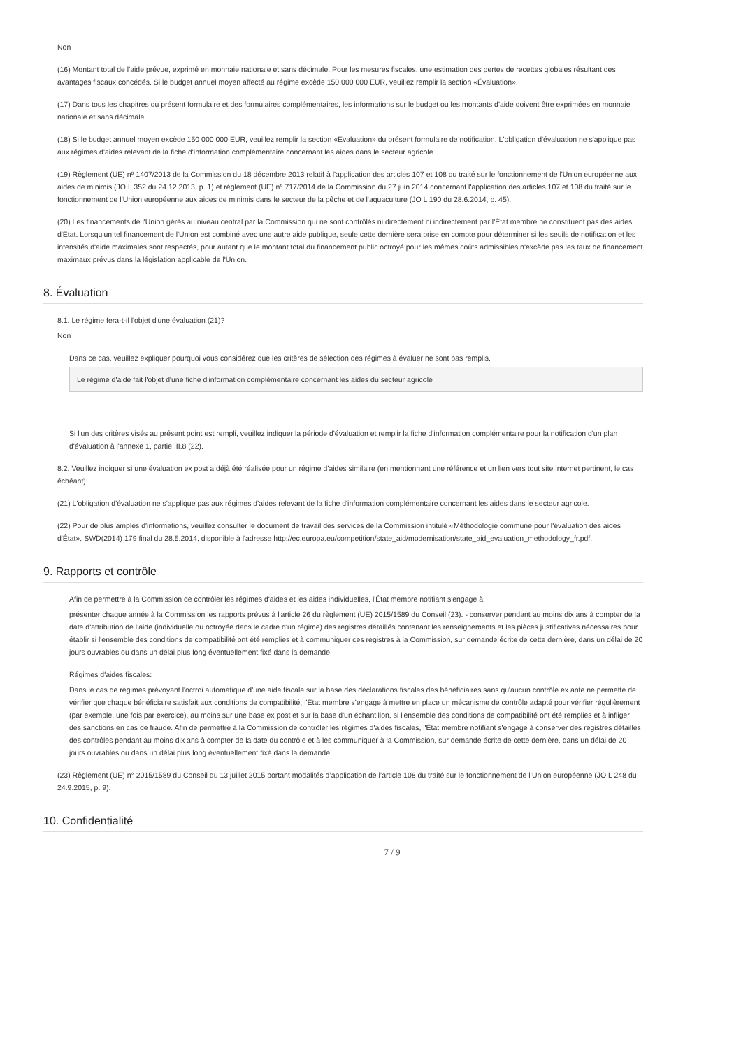Non
(16) Montant total de l'aide prévue, exprimé en monnaie nationale et sans décimale. Pour les mesures fiscales, une estimation des pertes de recettes globales résultant des avantages fiscaux concédés. Si le budget annuel moyen affecté au régime excède 150 000 000 EUR, veuillez remplir la section «Évaluation».
(17) Dans tous les chapitres du présent formulaire et des formulaires complémentaires, les informations sur le budget ou les montants d'aide doivent être exprimées en monnaie nationale et sans décimale.
(18) Si le budget annuel moyen excède 150 000 000 EUR, veuillez remplir la section «Évaluation» du présent formulaire de notification. L'obligation d'évaluation ne s'applique pas aux régimes d'aides relevant de la fiche d'information complémentaire concernant les aides dans le secteur agricole.
(19) Règlement (UE) nº 1407/2013 de la Commission du 18 décembre 2013 relatif à l'application des articles 107 et 108 du traité sur le fonctionnement de l'Union européenne aux aides de minimis (JO L 352 du 24.12.2013, p. 1) et règlement (UE) n° 717/2014 de la Commission du 27 juin 2014 concernant l'application des articles 107 et 108 du traité sur le fonctionnement de l'Union européenne aux aides de minimis dans le secteur de la pêche et de l'aquaculture (JO L 190 du 28.6.2014, p. 45).
(20) Les financements de l'Union gérés au niveau central par la Commission qui ne sont contrôlés ni directement ni indirectement par l'État membre ne constituent pas des aides d'État. Lorsqu'un tel financement de l'Union est combiné avec une autre aide publique, seule cette dernière sera prise en compte pour déterminer si les seuils de notification et les intensités d'aide maximales sont respectés, pour autant que le montant total du financement public octroyé pour les mêmes coûts admissibles n'excède pas les taux de financement maximaux prévus dans la législation applicable de l'Union.
8. Évaluation
8.1. Le régime fera-t-il l'objet d'une évaluation (21)?
Non
Dans ce cas, veuillez expliquer pourquoi vous considérez que les critères de sélection des régimes à évaluer ne sont pas remplis.
Le régime d'aide fait l'objet d'une fiche d'information complémentaire concernant les aides du secteur agricole
Si l'un des critères visés au présent point est rempli, veuillez indiquer la période d'évaluation et remplir la fiche d'information complémentaire pour la notification d'un plan d'évaluation à l'annexe 1, partie III.8 (22).
8.2. Veuillez indiquer si une évaluation ex post a déjà été réalisée pour un régime d'aides similaire (en mentionnant une référence et un lien vers tout site internet pertinent, le cas échéant).
(21) L'obligation d'évaluation ne s'applique pas aux régimes d'aides relevant de la fiche d'information complémentaire concernant les aides dans le secteur agricole.
(22) Pour de plus amples d'informations, veuillez consulter le document de travail des services de la Commission intitulé «Méthodologie commune pour l'évaluation des aides d'État», SWD(2014) 179 final du 28.5.2014, disponible à l'adresse http://ec.europa.eu/competition/state_aid/modernisation/state_aid_evaluation_methodology_fr.pdf.
9. Rapports et contrôle
Afin de permettre à la Commission de contrôler les régimes d'aides et les aides individuelles, l'État membre notifiant s'engage à:
présenter chaque année à la Commission les rapports prévus à l'article 26 du règlement (UE) 2015/1589 du Conseil (23). - conserver pendant au moins dix ans à compter de la date d'attribution de l'aide (individuelle ou octroyée dans le cadre d'un régime) des registres détaillés contenant les renseignements et les pièces justificatives nécessaires pour établir si l'ensemble des conditions de compatibilité ont été remplies et à communiquer ces registres à la Commission, sur demande écrite de cette dernière, dans un délai de 20 jours ouvrables ou dans un délai plus long éventuellement fixé dans la demande.
Régimes d'aides fiscales:
Dans le cas de régimes prévoyant l'octroi automatique d'une aide fiscale sur la base des déclarations fiscales des bénéficiaires sans qu'aucun contrôle ex ante ne permette de vérifier que chaque bénéficiaire satisfait aux conditions de compatibilité, l'État membre s'engage à mettre en place un mécanisme de contrôle adapté pour vérifier régulièrement (par exemple, une fois par exercice), au moins sur une base ex post et sur la base d'un échantillon, si l'ensemble des conditions de compatibilité ont été remplies et à infliger des sanctions en cas de fraude. Afin de permettre à la Commission de contrôler les régimes d'aides fiscales, l'État membre notifiant s'engage à conserver des registres détaillés des contrôles pendant au moins dix ans à compter de la date du contrôle et à les communiquer à la Commission, sur demande écrite de cette dernière, dans un délai de 20 jours ouvrables ou dans un délai plus long éventuellement fixé dans la demande.
(23) Règlement (UE) n° 2015/1589 du Conseil du 13 juillet 2015 portant modalités d’application de l’article 108 du traité sur le fonctionnement de l’Union européenne (JO L 248 du 24.9.2015, p. 9).
10. Confidentialité
7 / 9